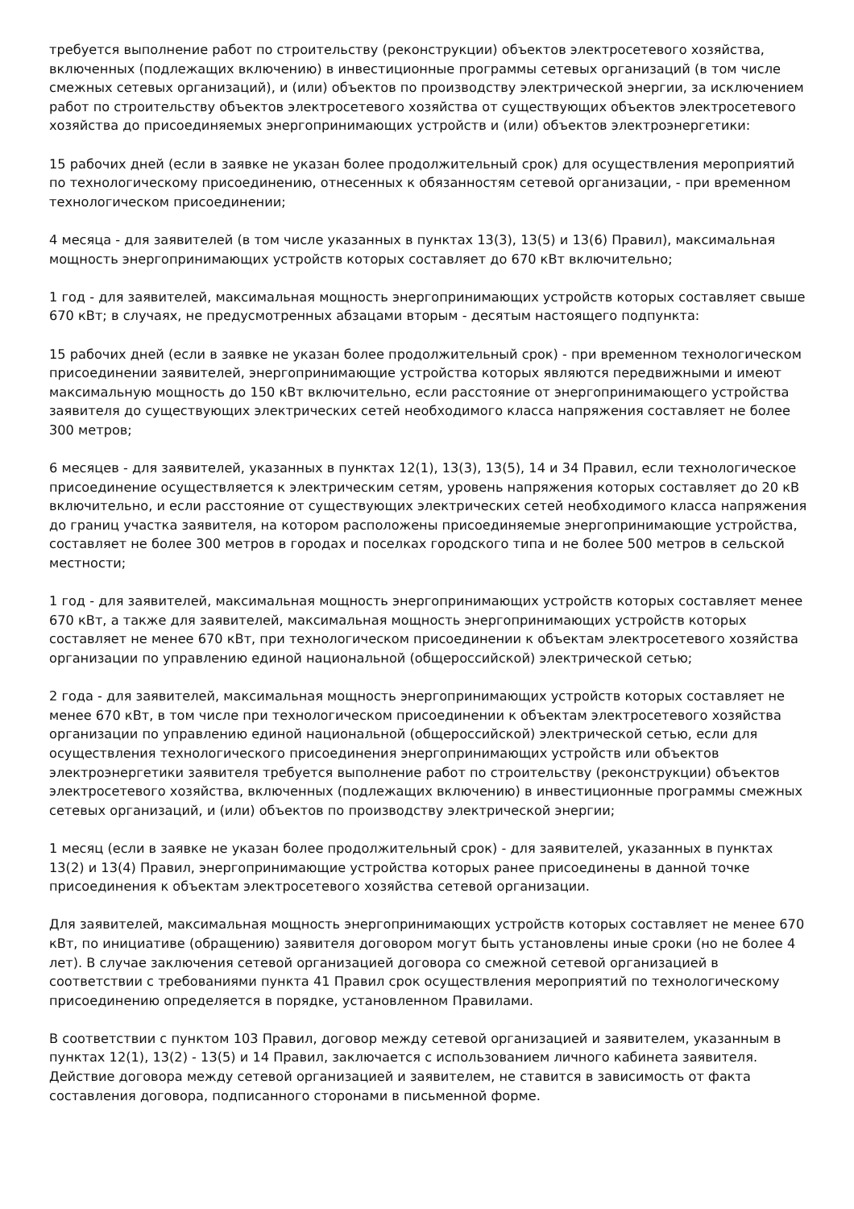требуется выполнение работ по строительству (реконструкции) объектов электросетевого хозяйства, включенных (подлежащих включению) в инвестиционные программы сетевых организаций (в том числе смежных сетевых организаций), и (или) объектов по производству электрической энергии, за исключением работ по строительству объектов электросетевого хозяйства от существующих объектов электросетевого хозяйства до присоединяемых энергопринимающих устройств и (или) объектов электроэнергетики:
15 рабочих дней (если в заявке не указан более продолжительный срок) для осуществления мероприятий по технологическому присоединению, отнесенных к обязанностям сетевой организации, - при временном технологическом присоединении;
4 месяца - для заявителей (в том числе указанных в пунктах 13(3), 13(5) и 13(6) Правил), максимальная мощность энергопринимающих устройств которых составляет до 670 кВт включительно;
1 год - для заявителей, максимальная мощность энергопринимающих устройств которых составляет свыше 670 кВт; в случаях, не предусмотренных абзацами вторым - десятым настоящего подпункта:
15 рабочих дней (если в заявке не указан более продолжительный срок) - при временном технологическом присоединении заявителей, энергопринимающие устройства которых являются передвижными и имеют максимальную мощность до 150 кВт включительно, если расстояние от энергопринимающего устройства заявителя до существующих электрических сетей необходимого класса напряжения составляет не более 300 метров;
6 месяцев - для заявителей, указанных в пунктах 12(1), 13(3), 13(5), 14 и 34 Правил, если технологическое присоединение осуществляется к электрическим сетям, уровень напряжения которых составляет до 20 кВ включительно, и если расстояние от существующих электрических сетей необходимого класса напряжения до границ участка заявителя, на котором расположены присоединяемые энергопринимающие устройства, составляет не более 300 метров в городах и поселках городского типа и не более 500 метров в сельской местности;
1 год - для заявителей, максимальная мощность энергопринимающих устройств которых составляет менее 670 кВт, а также для заявителей, максимальная мощность энергопринимающих устройств которых составляет не менее 670 кВт, при технологическом присоединении к объектам электросетевого хозяйства организации по управлению единой национальной (общероссийской) электрической сетью;
2 года - для заявителей, максимальная мощность энергопринимающих устройств которых составляет не менее 670 кВт, в том числе при технологическом присоединении к объектам электросетевого хозяйства организации по управлению единой национальной (общероссийской) электрической сетью, если для осуществления технологического присоединения энергопринимающих устройств или объектов электроэнергетики заявителя требуется выполнение работ по строительству (реконструкции) объектов электросетевого хозяйства, включенных (подлежащих включению) в инвестиционные программы смежных сетевых организаций, и (или) объектов по производству электрической энергии;
1 месяц (если в заявке не указан более продолжительный срок) - для заявителей, указанных в пунктах 13(2) и 13(4) Правил, энергопринимающие устройства которых ранее присоединены в данной точке присоединения к объектам электросетевого хозяйства сетевой организации.
Для заявителей, максимальная мощность энергопринимающих устройств которых составляет не менее 670 кВт, по инициативе (обращению) заявителя договором могут быть установлены иные сроки (но не более 4 лет). В случае заключения сетевой организацией договора со смежной сетевой организацией в соответствии с требованиями пункта 41 Правил срок осуществления мероприятий по технологическому присоединению определяется в порядке, установленном Правилами.
В соответствии с пунктом 103 Правил, договор между сетевой организацией и заявителем, указанным в пунктах 12(1), 13(2) - 13(5) и 14 Правил, заключается с использованием личного кабинета заявителя. Действие договора между сетевой организацией и заявителем, не ставится в зависимость от факта составления договора, подписанного сторонами в письменной форме.